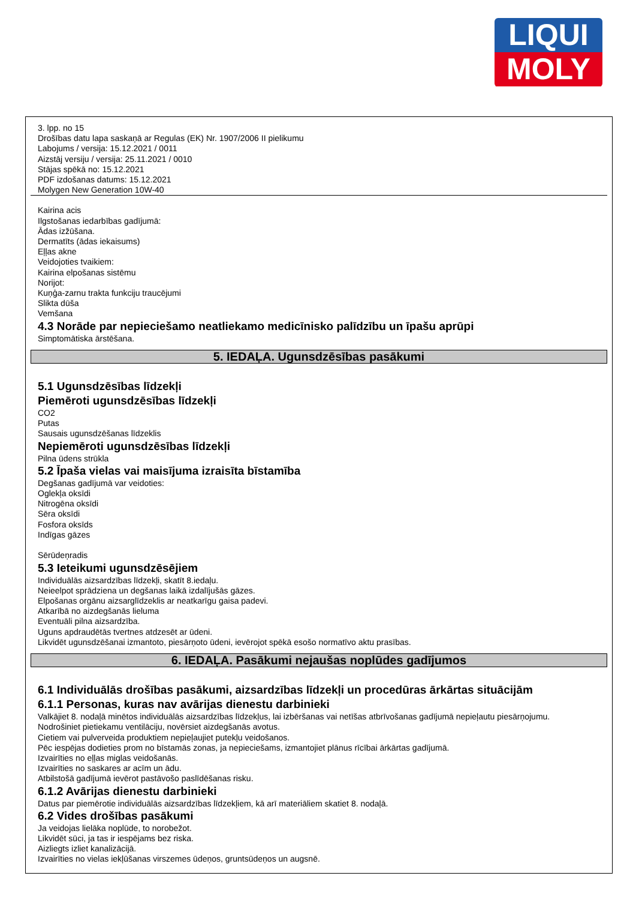LIQUI
MOLY
3. lpp. no 15
Drošības datu lapa saskaņā ar Regulas (EK) Nr. 1907/2006 II pielikumu
Labojums / versija: 15.12.2021 / 0011
Aizstāj versiju / versija: 25.11.2021 / 0010
Stājas spēkā no: 15.12.2021
PDF izdošanas datums: 15.12.2021
Molygen New Generation 10W-40
Kairina acis
Ilgstošanas iedarbības gadījumā:
Ādas izžūšana.
Dermatīts (ādas iekaisums)
Eļļas akne
Veidojoties tvaikiem:
Kairina elpošanas sistēmu
Norijot:
Kuņģa-zarnu trakta funkciju traucējumi
Slikta dūša
Vemšana
4.3 Norāde par nepieciešamo neatliekamo medicīnisko palīdzību un īpašu aprūpi
Simptomātiska ārstēšana.
5. IEDAĻA. Ugunsdzēsības pasākumi
5.1 Ugunsdzēsības līdzekļi
Piemēroti ugunsdzēsības līdzekļi
CO2
Putas
Sausais ugunsdzēšanas līdzeklis
Nepiemēroti ugunsdzēsības līdzekļi
Pilna ūdens strūkla
5.2 Īpaša vielas vai maisījuma izraisīta bīstamība
Degšanas gadījumā var veidoties:
Oglekļa oksīdi
Nitrogēna oksīdi
Sēra oksīdi
Fosfora oksīds
Indīgas gāzes
Sērūdeņradis
5.3 Ieteikumi ugunsdzēsējiem
Individuālās aizsardzības līdzekļi, skatīt 8.iedaļu.
Neieelpot sprādziena un degšanas laikā izdalījušās gāzes.
Elpošanas orgānu aizsarglīdzeklis ar neatkarīgu gaisa padevi.
Atkarībā no aizdegšanās lieluma
Eventuāli pilna aizsardzība.
Uguns apdraudētās tvertnes atdzesēt ar ūdeni.
Likvidēt ugunsdzēšanai izmantoto, piesārņoto ūdeni, ievērojot spēkā esošo normatīvo aktu prasības.
6. IEDAĻA. Pasākumi nejaušas noplūdes gadījumos
6.1 Individuālās drošības pasākumi, aizsardzības līdzekļi un procedūras ārkārtas situācijām
6.1.1 Personas, kuras nav avārijas dienestu darbinieki
Valkājiet 8. nodaļā minētos individuālās aizsardzības līdzekļus, lai izbēršanas vai netīšas atbrīvošanas gadījumā nepieļautu piesārņojumu.
Nodrošiniet pietiekamu ventilāciju, novērsiet aizdegšanās avotus.
Cietiem vai pulverveida produktiem nepieļaujiet putekļu veidošanos.
Pēc iespējas dodieties prom no bīstamās zonas, ja nepieciešams, izmantojiet plānus rīcībai ārkārtas gadījumā.
Izvairīties no eļļas miglas veidošanās.
Izvairīties no saskares ar acīm un ādu.
Atbilstošā gadījumā ievērot pastāvošo paslīdēšanas risku.
6.1.2 Avārijas dienestu darbinieki
Datus par piemērotie individuālās aizsardzības līdzekļiem, kā arī materiāliem skatiet 8. nodaļā.
6.2 Vides drošības pasākumi
Ja veidojas lielāka noplūde, to norobežot.
Likvidēt sūci, ja tas ir iespējams bez riska.
Aizliegts izliet kanalizācijā.
Izvairīties no vielas iekļūšanas virszemes ūdeņos, gruntsūdeņos un augsnē.